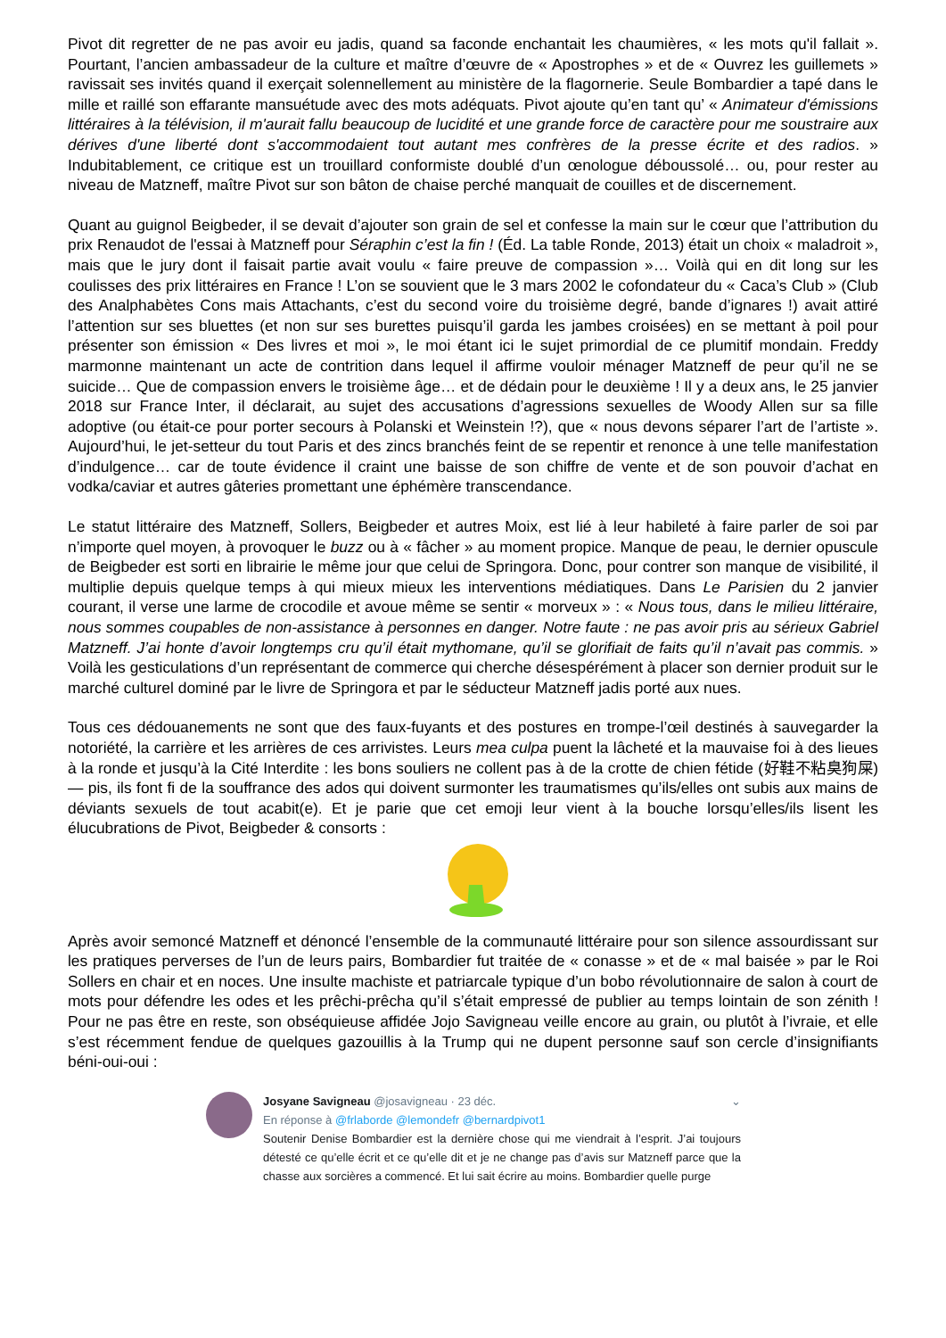Pivot dit regretter de ne pas avoir eu jadis, quand sa faconde enchantait les chaumières, « les mots qu'il fallait ». Pourtant, l’ancien ambassadeur de la culture et maître d’œuvre de « Apostrophes » et de « Ouvrez les guillemets » ravissait ses invités quand il exerçait solennellement au ministère de la flagornerie. Seule Bombardier a tapé dans le mille et raillé son effarante mansuétude avec des mots adéquats. Pivot ajoute qu’en tant qu’ « Animateur d'émissions littéraires à la télévision, il m'aurait fallu beaucoup de lucidité et une grande force de caractère pour me soustraire aux dérives d'une liberté dont s'accommodaient tout autant mes confrères de la presse écrite et des radios. » Indubitablement, ce critique est un trouillard conformiste doublé d’un œnologue déboussolé… ou, pour rester au niveau de Matzneff, maître Pivot sur son bâton de chaise perché manquait de couilles et de discernement.
Quant au guignol Beigbeder, il se devait d’ajouter son grain de sel et confesse la main sur le cœur que l’attribution du prix Renaudot de l'essai à Matzneff pour Séraphin c’est la fin ! (Éd. La table Ronde, 2013) était un choix « maladroit », mais que le jury dont il faisait partie avait voulu « faire preuve de compassion »… Voilà qui en dit long sur les coulisses des prix littéraires en France ! L’on se souvient que le 3 mars 2002 le cofondateur du « Caca’s Club » (Club des Analphabètes Cons mais Attachants, c’est du second voire du troisième degré, bande d’ignares !) avait attiré l’attention sur ses bluettes (et non sur ses burettes puisqu’il garda les jambes croisées) en se mettant à poil pour présenter son émission « Des livres et moi », le moi étant ici le sujet primordial de ce plumitif mondain. Freddy marmonne maintenant un acte de contrition dans lequel il affirme vouloir ménager Matzneff de peur qu’il ne se suicide… Que de compassion envers le troisième âge… et de dédain pour le deuxième ! Il y a deux ans, le 25 janvier 2018 sur France Inter, il déclarait, au sujet des accusations d’agressions sexuelles de Woody Allen sur sa fille adoptive (ou était-ce pour porter secours à Polanski et Weinstein !?), que « nous devons séparer l’art de l’artiste ». Aujourd’hui, le jet-setteur du tout Paris et des zincs branchés feint de se repentir et renonce à une telle manifestation d’indulgence… car de toute évidence il craint une baisse de son chiffre de vente et de son pouvoir d’achat en vodka/caviar et autres gâteries promettant une éphémère transcendance.
Le statut littéraire des Matzneff, Sollers, Beigbeder et autres Moix, est lié à leur habileté à faire parler de soi par n’importe quel moyen, à provoquer le buzz ou à « fâcher » au moment propice. Manque de peau, le dernier opuscule de Beigbeder est sorti en librairie le même jour que celui de Springora. Donc, pour contrer son manque de visibilité, il multiplie depuis quelque temps à qui mieux mieux les interventions médiatiques. Dans Le Parisien du 2 janvier courant, il verse une larme de crocodile et avoue même se sentir « morveux » : « Nous tous, dans le milieu littéraire, nous sommes coupables de non-assistance à personnes en danger. Notre faute : ne pas avoir pris au sérieux Gabriel Matzneff. J’ai honte d’avoir longtemps cru qu’il était mythomane, qu’il se glorifiait de faits qu’il n’avait pas commis. » Voilà les gesticulations d’un représentant de commerce qui cherche désespérément à placer son dernier produit sur le marché culturel dominé par le livre de Springora et par le séducteur Matzneff jadis porté aux nues.
Tous ces dédouanements ne sont que des faux-fuyants et des postures en trompe-l’œil destinés à sauvegarder la notoriété, la carrière et les arrières de ces arrivistes. Leurs mea culpa puent la lâcheté et la mauvaise foi à des lieues à la ronde et jusqu’à la Cité Interdite : les bons souliers ne collent pas à de la crotte de chien fétide (好鞋不粘臭狗屎) — pis, ils font fi de la souffrance des ados qui doivent surmonter les traumatismes qu’ils/elles ont subis aux mains de déviants sexuels de tout acabit(e). Et je parie que cet emoji leur vient à la bouche lorsqu’elles/ils lisent les élucubrations de Pivot, Beigbeder & consorts :
Après avoir semoncé Matzneff et dénoncé l’ensemble de la communauté littéraire pour son silence assourdissant sur les pratiques perverses de l’un de leurs pairs, Bombardier fut traitée de « conasse » et de « mal baisée » par le Roi Sollers en chair et en noces. Une insulte machiste et patriarcale typique d’un bobo révolutionnaire de salon à court de mots pour défendre les odes et les prêchi-prêcha qu’il s’était empressé de publier au temps lointain de son zénith ! Pour ne pas être en reste, son obséquieuse affidée Jojo Savigneau veille encore au grain, ou plutôt à l’ivraie, et elle s’est récemment fendue de quelques gazouillis à la Trump qui ne dupent personne sauf son cercle d’insignifiants béni-oui-oui :
Josyane Savigneau @josavigneau · 23 déc. ⌄
En réponse à @frlaborde @lemondefr @bernardpivot1
Soutenir Denise Bombardier est la dernière chose qui me viendrait à l’esprit. J’ai toujours détesté ce qu’elle écrit et ce qu’elle dit et je ne change pas d’avis sur Matzneff parce que la chasse aux sorcières a commencé. Et lui sait écrire au moins. Bombardier quelle purge